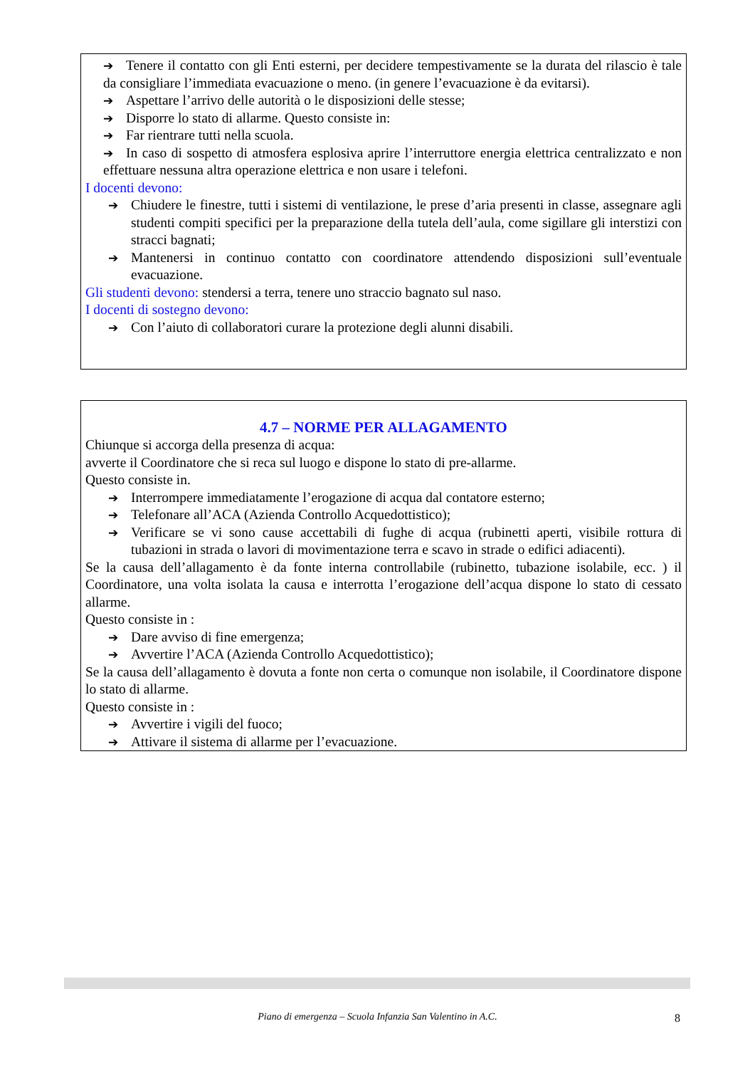➔ Tenere il contatto con gli Enti esterni, per decidere tempestivamente se la durata del rilascio è tale da consigliare l’immediata evacuazione o meno. (in genere l’evacuazione è da evitarsi).
➔ Aspettare l’arrivo delle autorità o le disposizioni delle stesse;
➔ Disporre lo stato di allarme. Questo consiste in:
➔ Far rientrare tutti nella scuola.
➔ In caso di sospetto di atmosfera esplosiva aprire l’interruttore energia elettrica centralizzato e non effettuare nessuna altra operazione elettrica e non usare i telefoni.
I docenti devono:
➔ Chiudere le finestre, tutti i sistemi di ventilazione, le prese d’aria presenti in classe, assegnare agli studenti compiti specifici per la preparazione della tutela dell’aula, come sigillare gli interstizi con stracci bagnati;
➔ Mantenersi in continuo contatto con coordinatore attendendo disposizioni sull’eventuale evacuazione.
Gli studenti devono: stendersi a terra, tenere uno straccio bagnato sul naso.
I docenti di sostegno devono:
➔ Con l’aiuto di collaboratori curare la protezione degli alunni disabili.
4.7 – NORME PER ALLAGAMENTO
Chiunque si accorga della presenza di acqua:
avverte il Coordinatore che si reca sul luogo e dispone lo stato di pre-allarme.
Questo consiste in.
➔ Interrompere immediatamente l’erogazione di acqua dal contatore esterno;
➔ Telefonare all’ACA (Azienda Controllo Acquedottistico);
➔ Verificare se vi sono cause accettabili di fughe di acqua (rubinetti aperti, visibile rottura di tubazioni in strada o lavori di movimentazione terra e scavo in strade o edifici adiacenti).
Se la causa dell’allagamento è da fonte interna controllabile (rubinetto, tubazione isolabile, ecc. ) il Coordinatore, una volta isolata la causa e interrotta l’erogazione dell’acqua dispone lo stato di cessato allarme.
Questo consiste in :
➔ Dare avviso di fine emergenza;
➔ Avvertire l’ACA (Azienda Controllo Acquedottistico);
Se la causa dell’allagamento è dovuta a fonte non certa o comunque non isolabile, il Coordinatore dispone lo stato di allarme.
Questo consiste in :
➔ Avvertire i vigili del fuoco;
➔ Attivare il sistema di allarme per l’evacuazione.
Piano di emergenza – Scuola Infanzia San Valentino in A.C. 8